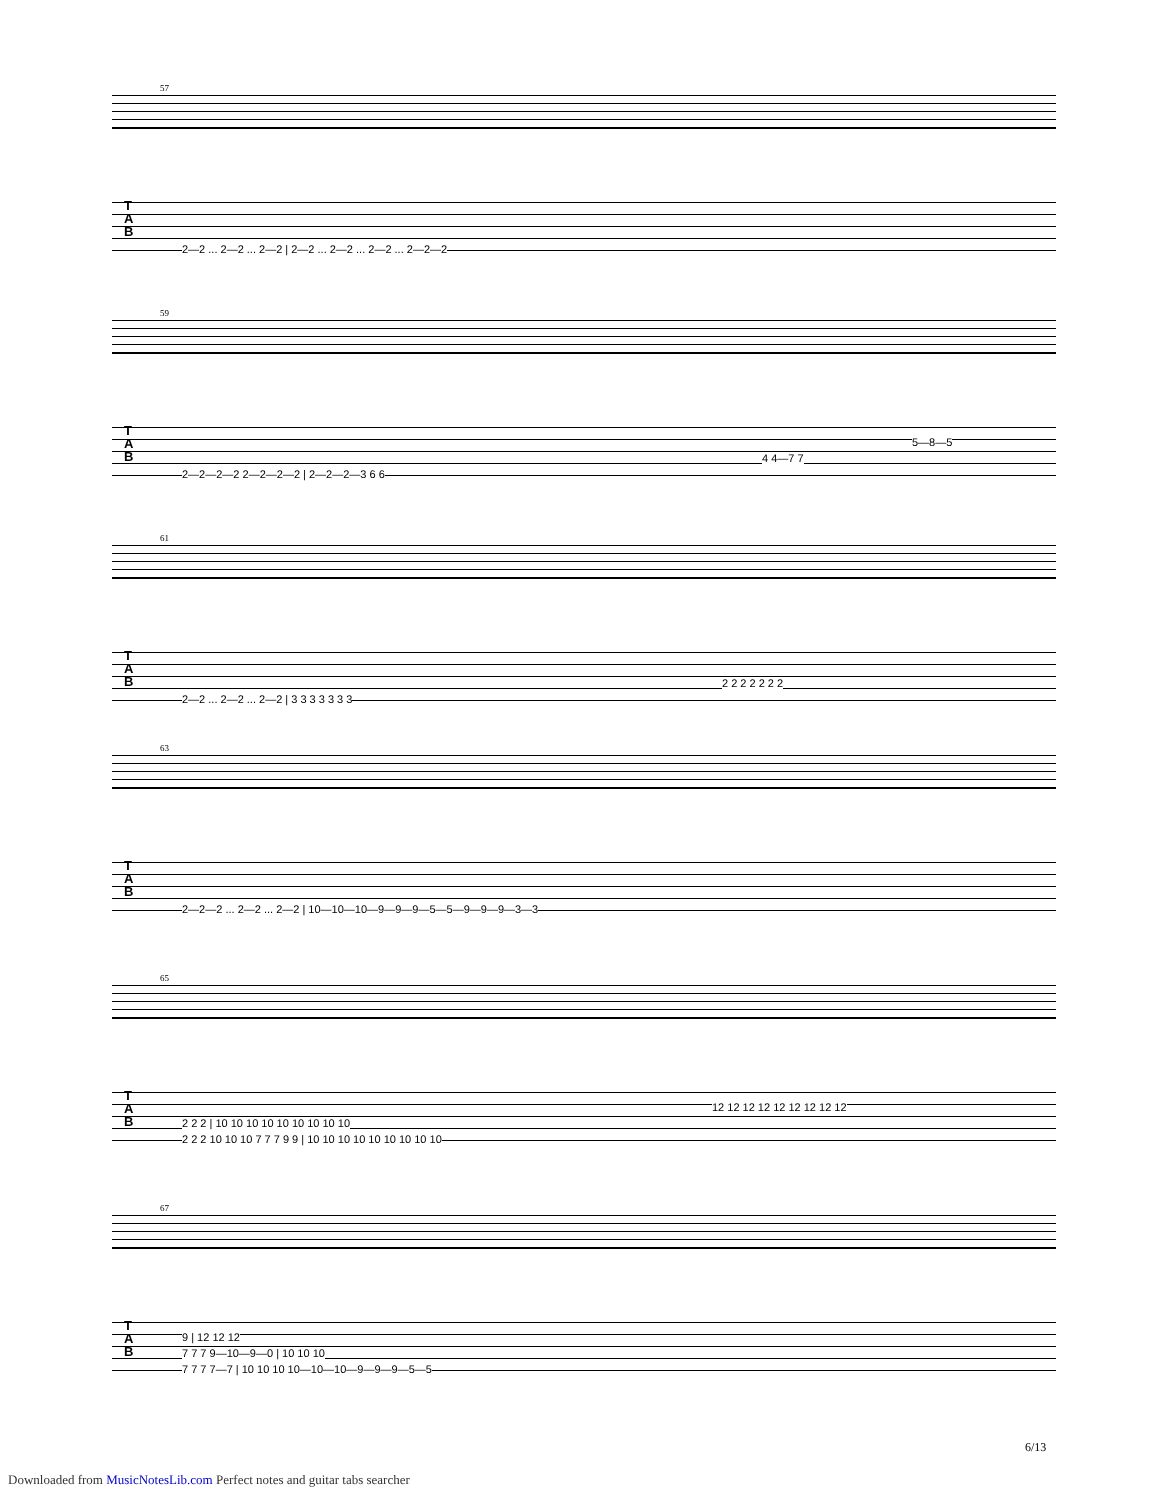57
T
A
B
2—2 ... 2—2 ... 2—2 | 2—2 ... 2—2 ... 2—2 ... 2—2—2
59
T
A
B
5—8—5
4 4—7 7
2—2—2—2 2—2—2—2 | 2—2—2—3 6 6
61
T
A
B
2 2 2 2 2 2 2
2—2 ... 2—2 ... 2—2 | 3 3 3 3 3 3 3
63
T
A
B
2—2—2 ... 2—2 ... 2—2 | 10—10—10—9—9—9—5—5—9—9—9—3—3
65
T
A
B
12 12 12 12 12 12 12 12 12
2 2 2 | 10 10 10 10 10 10 10 10 10
2 2 2 10 10 10 7 7 7 9 9 | 10 10 10 10 10 10 10 10 10
67
T
A
B
9 | 12 12 12
7 7 7 9—10—9—0 | 10 10 10
7 7 7 7—7 | 10 10 10 10—10—10—9—9—9—5—5
6/13
Downloaded from MusicNotesLib.com Perfect notes and guitar tabs searcher